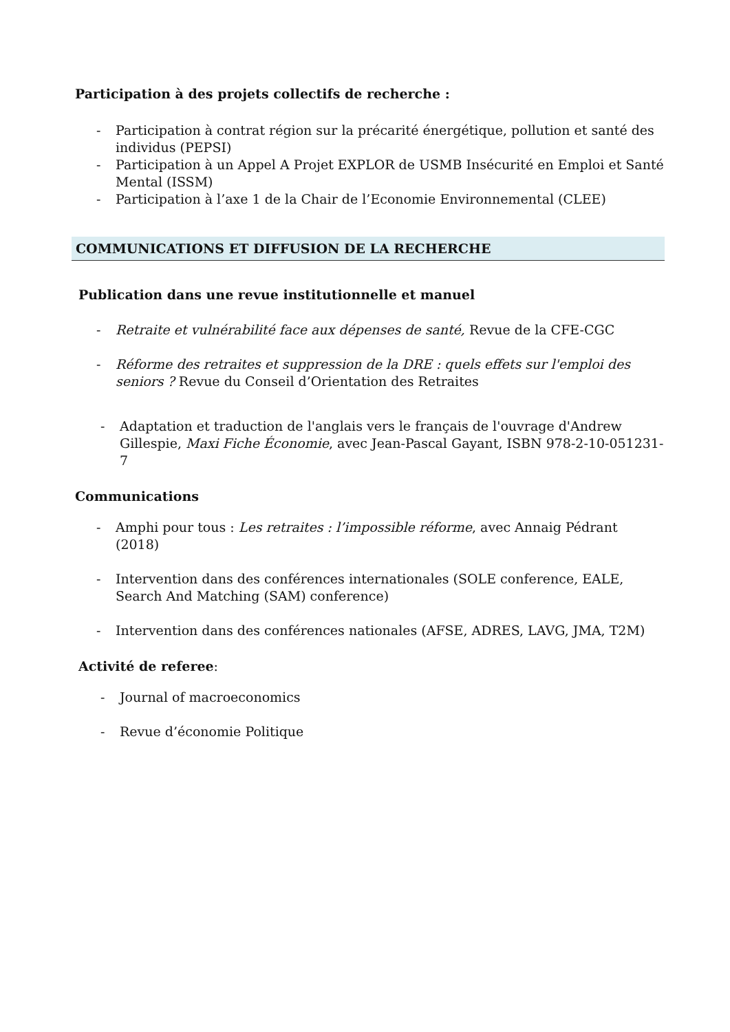Participation à des projets collectifs de recherche :
- Participation à contrat région sur la précarité énergétique, pollution et santé des individus (PEPSI)
- Participation à un Appel A Projet EXPLOR de USMB Insécurité en Emploi et Santé Mental (ISSM)
- Participation à l’axe 1 de la Chair de l’Economie Environnemental (CLEE)
COMMUNICATIONS ET DIFFUSION DE LA RECHERCHE
Publication dans une revue institutionnelle et manuel
- Retraite et vulnérabilité face aux dépenses de santé, Revue de la CFE-CGC
- Réforme des retraites et suppression de la DRE : quels effets sur l'emploi des seniors ? Revue du Conseil d’Orientation des Retraites
- Adaptation et traduction de l'anglais vers le français de l'ouvrage d'Andrew Gillespie, Maxi Fiche Économie, avec Jean-Pascal Gayant, ISBN 978-2-10-051231-7
Communications
- Amphi pour tous : Les retraites : l’impossible réforme, avec Annaig Pédrant (2018)
- Intervention dans des conférences internationales (SOLE conference, EALE, Search And Matching (SAM) conference)
- Intervention dans des conférences nationales (AFSE, ADRES, LAVG, JMA, T2M)
Activité de referee:
- Journal of macroeconomics
- Revue d’économie Politique